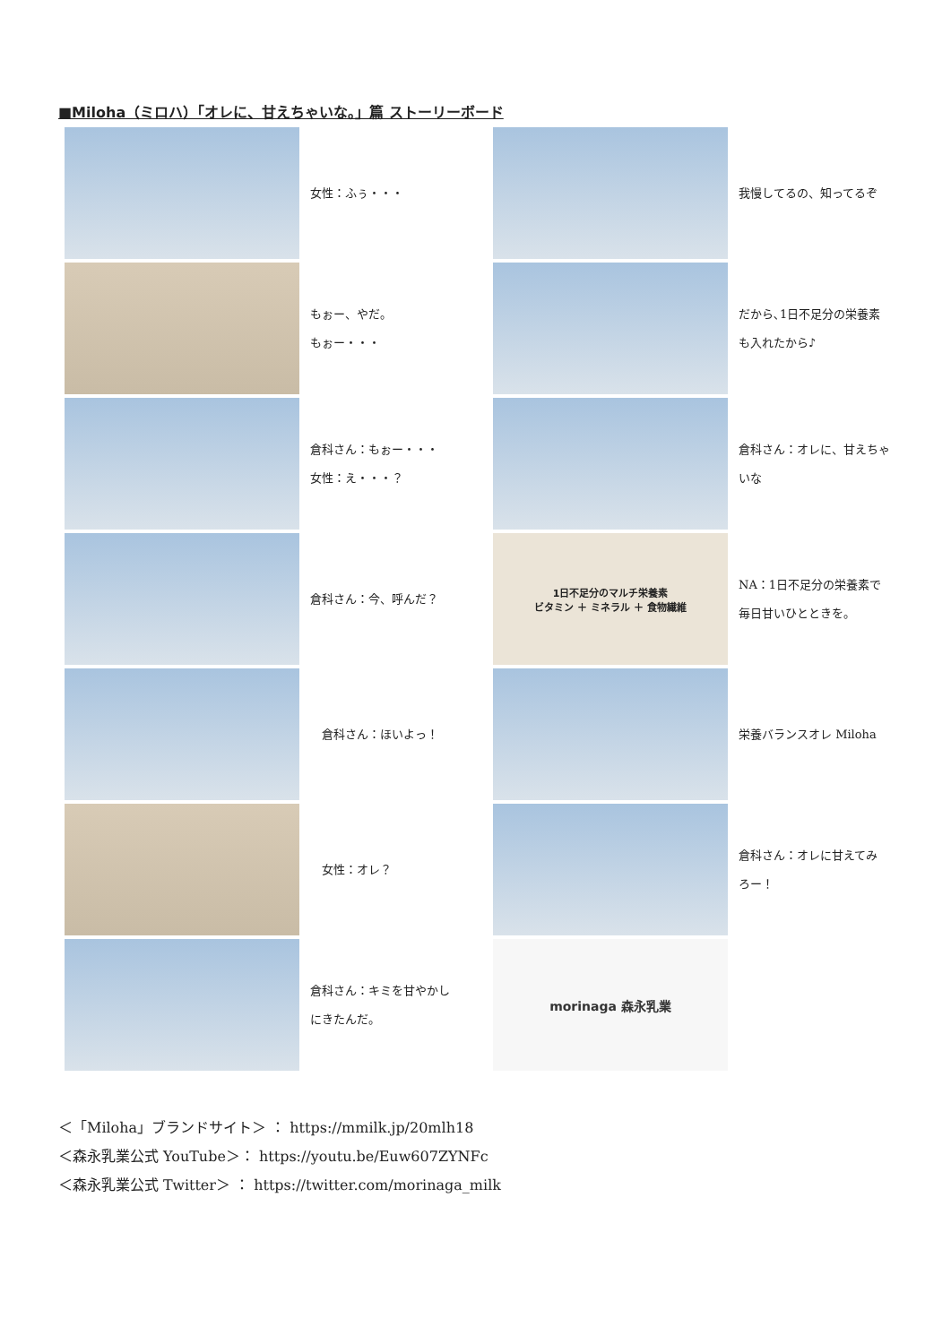■Miloha（ミロハ）「オレに、甘えちゃいな。」篇 ストーリーボード
女性：ふぅ・・・
我慢してるの、知ってるぞ
もぉー、やだ。
もぉー・・・
だから､1日不足分の栄養素
も入れたから♪
倉科さん：もぉー・・・
女性：え・・・？
倉科さん：オレに、甘えちゃ
いな
倉科さん：今、呼んだ？
1日不足分のマルチ栄養素
ビタミン ＋ ミネラル ＋ 食物繊維
NA：1日不足分の栄養素で
毎日甘いひとときを。
　倉科さん：ほいよっ！
栄養バランスオレ Miloha
　女性：オレ？
倉科さん：オレに甘えてみ
ろー！
倉科さん：キミを甘やかし
にきたんだ。
morinaga 森永乳業
＜「Miloha」ブランドサイト＞ ： https://mmilk.jp/20mlh18
＜森永乳業公式 YouTube＞： https://youtu.be/Euw607ZYNFc
＜森永乳業公式 Twitter＞ ： https://twitter.com/morinaga_milk